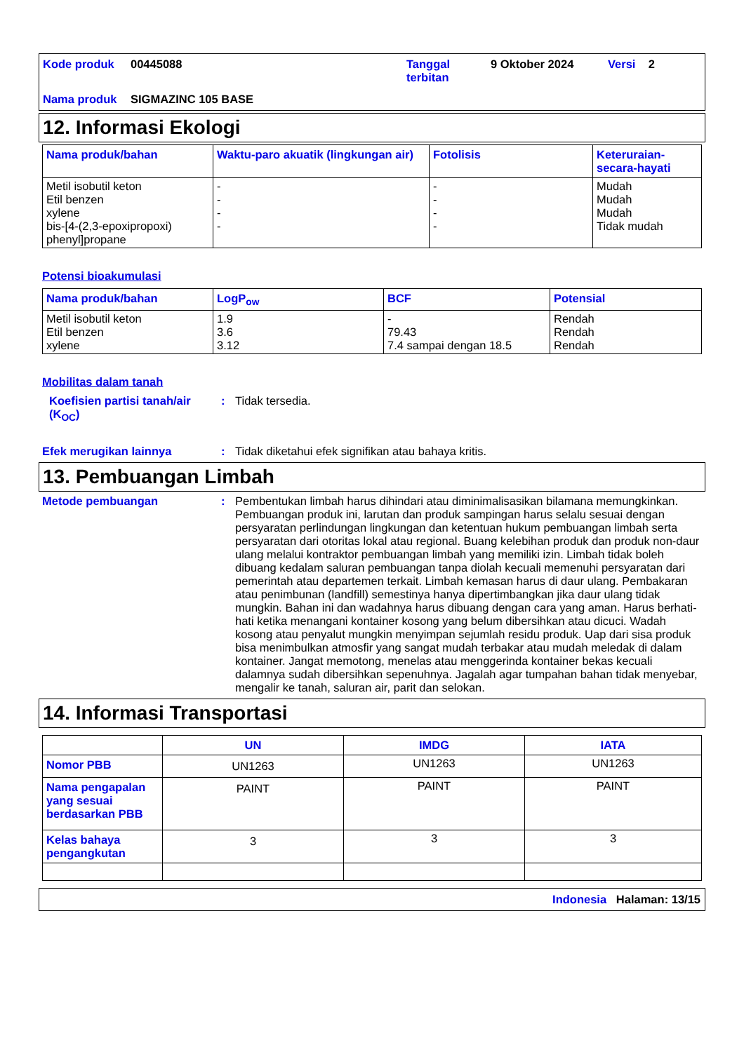Kode produk
00445088
Tanggal terbitan
9 Oktober 2024
Versi 2
Nama produk
SIGMAZINC 105 BASE
12. Informasi Ekologi
| Nama produk/bahan | Waktu-paro akuatik (lingkungan air) | Fotolisis | Keteruraian-secara-hayati |
| --- | --- | --- | --- |
| Metil isobutil keton Etil benzen xylene bis-[4-(2,3-epoxipropoxi) phenyl]propane | - - - - | - - - - | Mudah Mudah Mudah Tidak mudah |
Potensi bioakumulasi
| Nama produk/bahan | LogP<sub>ow</sub> | BCF | Potensial |
| --- | --- | --- | --- |
| Metil isobutil keton Etil benzen xylene | 1.9 3.6 3.12 | - 79.43 7.4 sampai dengan 18.5 | Rendah Rendah Rendah |
Mobilitas dalam tanah
Koefisien partisi tanah/air (K<sub>OC</sub>)
:
Tidak tersedia.
Efek merugikan lainnya
:
Tidak diketahui efek signifikan atau bahaya kritis.
13. Pembuangan Limbah
Metode pembuangan
:
Pembentukan limbah harus dihindari atau diminimalisasikan bilamana memungkinkan. Pembuangan produk ini, larutan dan produk sampingan harus selalu sesuai dengan persyaratan perlindungan lingkungan dan ketentuan hukum pembuangan limbah serta persyaratan dari otoritas lokal atau regional. Buang kelebihan produk dan produk non-daur ulang melalui kontraktor pembuangan limbah yang memiliki izin. Limbah tidak boleh dibuang kedalam saluran pembuangan tanpa diolah kecuali memenuhi persyaratan dari pemerintah atau departemen terkait. Limbah kemasan harus di daur ulang. Pembakaran atau penimbunan (landfill) semestinya hanya dipertimbangkan jika daur ulang tidak mungkin. Bahan ini dan wadahnya harus dibuang dengan cara yang aman. Harus berhati-hati ketika menangani kontainer kosong yang belum dibersihkan atau dicuci. Wadah kosong atau penyalut mungkin menyimpan sejumlah residu produk. Uap dari sisa produk bisa menimbulkan atmosfir yang sangat mudah terbakar atau mudah meledak di dalam kontainer. Jangat memotong, menelas atau menggerinda kontainer bekas kecuali dalamnya sudah dibersihkan sepenuhnya. Jagalah agar tumpahan bahan tidak menyebar, mengalir ke tanah, saluran air, parit dan selokan.
14. Informasi Transportasi
| | UN | IMDG | IATA |
| --- | --- | --- | --- |
| Nomor PBB | UN1263 | UN1263 | UN1263 |
| Nama pengapalan yang sesuai berdasarkan PBB | PAINT | PAINT | PAINT |
| Kelas bahaya pengangkutan | 3 | 3 | 3 |
Indonesia Halaman: 13/15